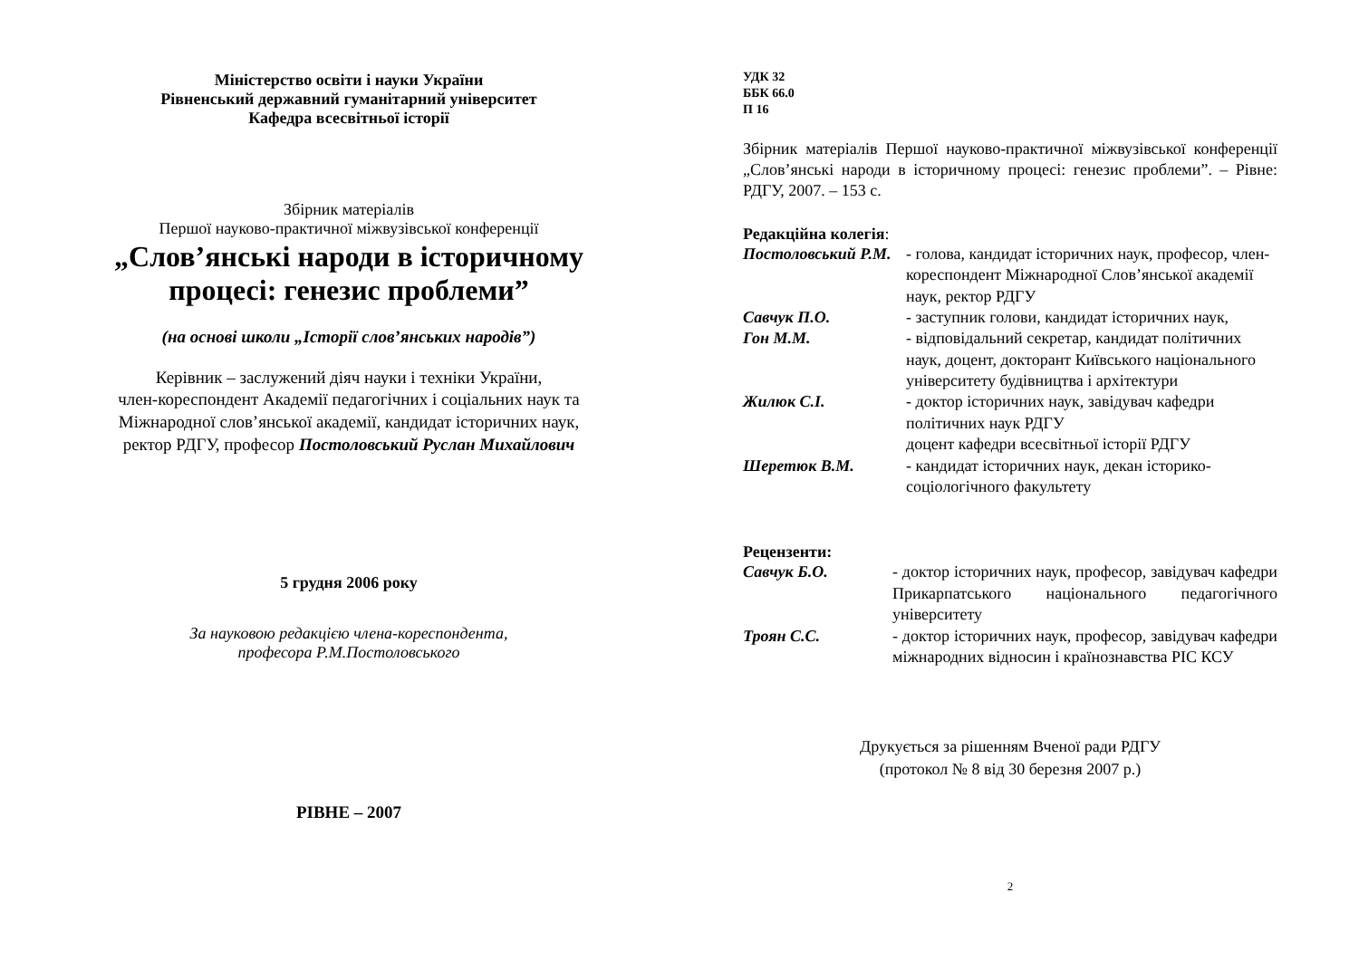Міністерство освіти і науки України
Рівненський державний гуманітарний університет
Кафедра всесвітньої історії
Збірник матеріалів
Першої науково-практичної міжвузівської конференції
„Слов’янські народи в історичному
процесі: генезис проблеми”
(на основі школи „Історії слов’янських народів”)
Керівник – заслужений діяч науки і техніки України,
член-кореспондент Академії педагогічних і соціальних наук та
Міжнародної слов’янської академії, кандидат історичних наук,
ректор РДГУ, професор Постоловський Руслан Михайлович
5 грудня 2006 року
За науковою редакцією члена-кореспондента,
професора Р.М.Постоловського
РІВНЕ – 2007
УДК 32
ББК 66.0
П 16
Збірник матеріалів Першої науково-практичної міжвузівської конференції „Слов’янські народи в історичному процесі: генезис проблеми”. – Рівне: РДГУ, 2007. – 153 с.
Редакційна колегія:
| Постоловський Р.М. | - голова, кандидат історичних наук, професор, член-кореспондент Міжнародної Слов’янської академії наук, ректор РДГУ |
| Савчук П.О. | - заступник голови, кандидат історичних наук, |
| Гон М.М. | - відповідальний секретар, кандидат політичних наук, доцент, докторант Київського національного університету будівництва і архітектури |
| Жилюк С.І. | - доктор історичних наук, завідувач кафедри політичних наук РДГУ доцент кафедри всесвітньої історії РДГУ |
| Шеретюк В.М. | - кандидат історичних наук, декан історико-соціологічного факультету |
Рецензенти:
| Савчук Б.О. | - доктор історичних наук, професор, завідувач кафедри Прикарпатського національного педагогічного університету |
| Троян С.С. | - доктор історичних наук, професор, завідувач кафедри міжнародних відносин і країнознавства РІС КСУ |
Друкується за рішенням Вченої ради РДГУ
(протокол № 8 від 30 березня 2007 р.)
2